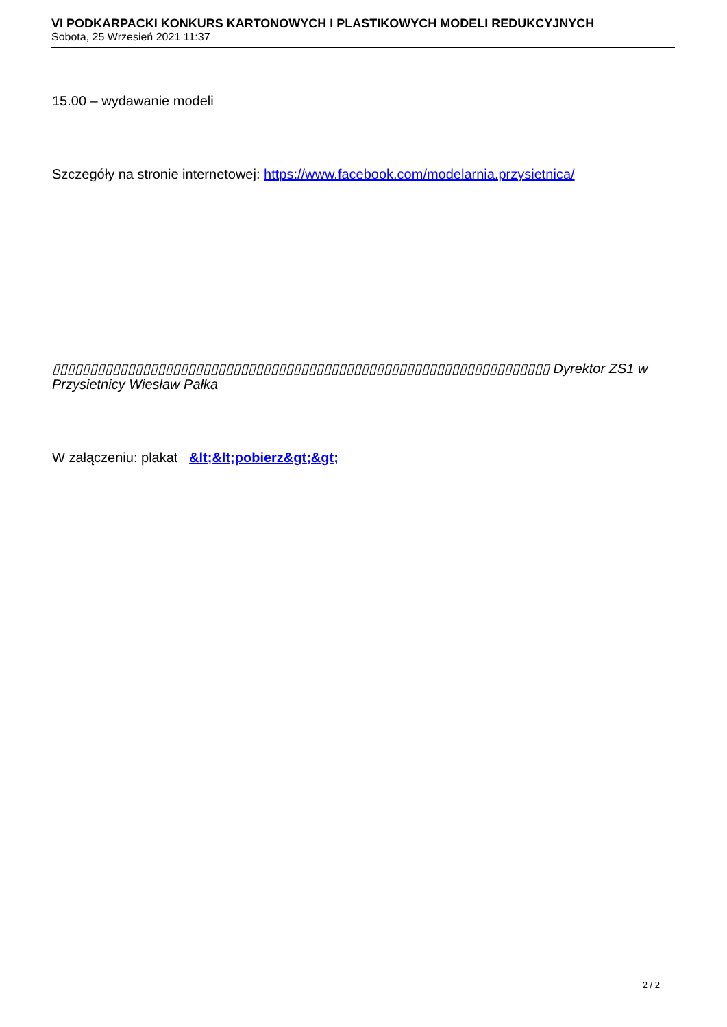VI PODKARPACKI KONKURS KARTONOWYCH I PLASTIKOWYCH MODELI REDUKCYJNYCH
Sobota, 25 Wrzesień 2021 11:37
15.00 – wydawanie modeli
Szczegóły na stronie internetowej: https://www.facebook.com/modelarnia.przysietnica/
▯▯▯▯▯▯▯▯▯▯▯▯▯▯▯▯▯▯▯▯▯▯▯▯▯▯▯▯▯▯▯▯▯▯▯▯▯▯▯▯▯▯▯▯▯▯▯▯▯▯▯▯▯▯▯▯▯▯▯▯▯▯▯▯▯▯ Dyrektor ZS1 w Przysietnicy Wiesław Pałka
W załączeniu: plakat &lt;&lt;pobierz&gt;&gt;
2 / 2